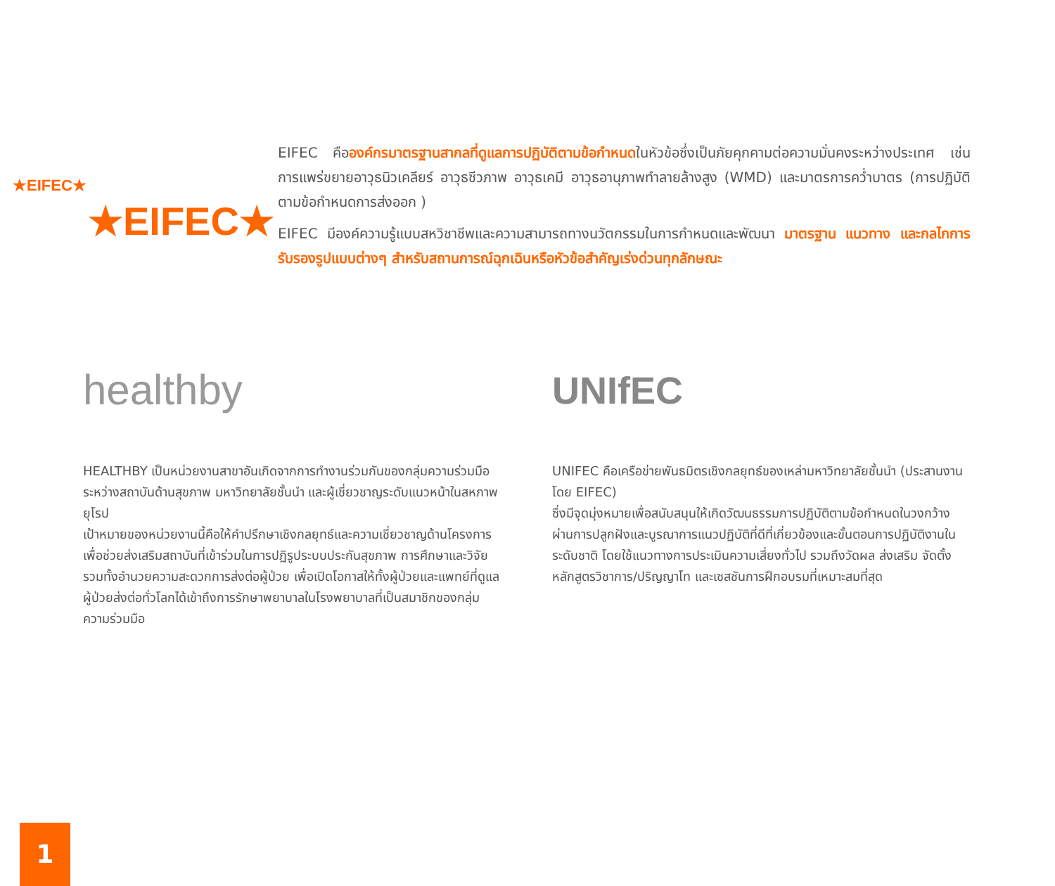★EIFEC★
★EIFEC★
EIFEC คือองค์กรมาตรฐานสากลที่ดูแลการปฏิบัติตามข้อกำหนดในหัวข้อซึ่งเป็นภัยคุกคามต่อความมั่นคงระหว่างประเทศ เช่น การแพร่ขยายอาวุธนิวเคลียร์ อาวุธชีวภาพ อาวุธเคมี อาวุธอานุภาพทำลายล้างสูง (WMD) และมาตรการคว่ำบาตร (การปฏิบัติตามข้อกำหนดการส่งออก )
EIFEC มีองค์ความรู้แบบสหวิชาชีพและความสามารถทางนวัตกรรมในการกำหนดและพัฒนา มาตรฐาน แนวทาง และกลไกการรับรองรูปแบบต่างๆ สำหรับสถานการณ์ฉุกเฉินหรือหัวข้อสำคัญเร่งด่วนทุกลักษณะ
healthby
HEALTHBY เป็นหน่วยงานสาขาอันเกิดจากการทำงานร่วมกันของกลุ่มความร่วมมือระหว่างสถาบันด้านสุขภาพ มหาวิทยาลัยชั้นนำ และผู้เชี่ยวชาญระดับแนวหน้าในสหภาพยุโรป
เป้าหมายของหน่วยงานนี้คือให้คำปรึกษาเชิงกลยุทธ์และความเชี่ยวชาญด้านโครงการ เพื่อช่วยส่งเสริมสถาบันที่เข้าร่วมในการปฏิรูประบบประกันสุขภาพ การศึกษาและวิจัย รวมทั้งอำนวยความสะดวกการส่งต่อผู้ป่วย เพื่อเปิดโอกาสให้ทั้งผู้ป่วยและแพทย์ที่ดูแลผู้ป่วยส่งต่อทั่วโลกได้เข้าถึงการรักษาพยาบาลในโรงพยาบาลที่เป็นสมาชิกของกลุ่มความร่วมมือ
UNIfEC
UNIFEC คือเครือข่ายพันธมิตรเชิงกลยุทธ์ของเหล่ามหาวิทยาลัยชั้นนำ (ประสานงานโดย EIFEC)
ซึ่งมีจุดมุ่งหมายเพื่อสนับสนุนให้เกิดวัฒนธรรมการปฏิบัติตามข้อกำหนดในวงกว้างผ่านการปลูกฝังและบูรณาการแนวปฏิบัติที่ดีที่เกี่ยวข้องและขั้นตอนการปฏิบัติงานในระดับชาติ โดยใช้แนวทางการประเมินความเสี่ยงทั่วไป รวมถึงวัดผล ส่งเสริม จัดตั้งหลักสูตรวิชาการ/ปริญญาโท และเซสชันการฝึกอบรมที่เหมาะสมที่สุด
1